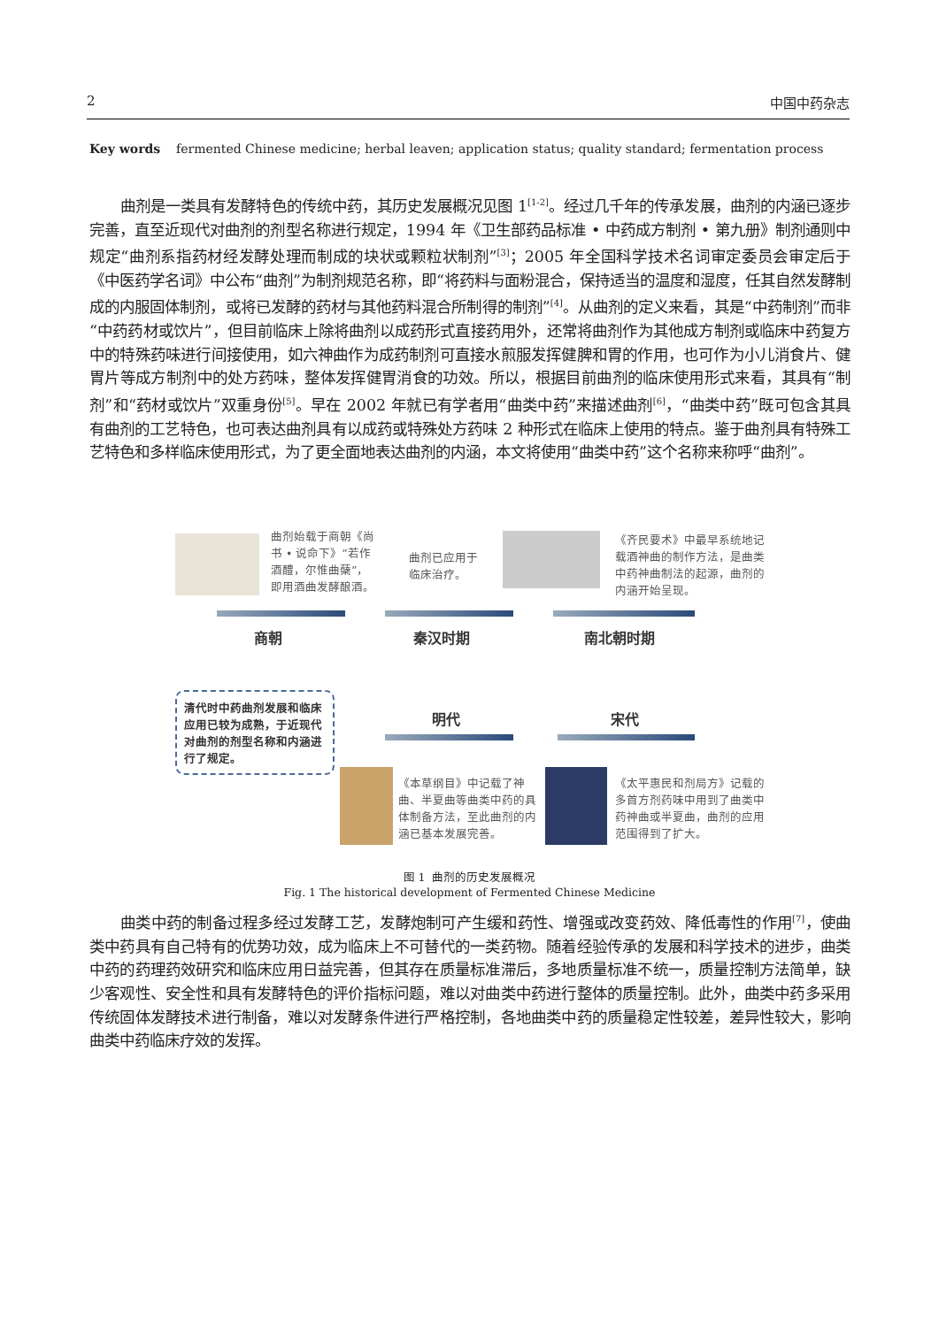2 中国中药杂志
Key words fermented Chinese medicine; herbal leaven; application status; quality standard; fermentation process
曲剂是一类具有发酵特色的传统中药，其历史发展概况见图 1<sup>[1-2]</sup>。经过几千年的传承发展，曲剂的内涵已逐步完善，直至近现代对曲剂的剂型名称进行规定，1994 年《卫生部药品标准 • 中药成方制剂 • 第九册》制剂通则中规定“曲剂系指药材经发酵处理而制成的块状或颗粒状制剂”<sup>[3]</sup>；2005 年全国科学技术名词审定委员会审定后于《中医药学名词》中公布“曲剂”为制剂规范名称，即“将药料与面粉混合，保持适当的温度和湿度，任其自然发酵制成的内服固体制剂，或将已发酵的药材与其他药料混合所制得的制剂”<sup>[4]</sup>。从曲剂的定义来看，其是“中药制剂”而非“中药药材或饮片”，但目前临床上除将曲剂以成药形式直接药用外，还常将曲剂作为其他成方制剂或临床中药复方中的特殊药味进行间接使用，如六神曲作为成药制剂可直接水煎服发挥健脾和胃的作用，也可作为小儿消食片、健胃片等成方制剂中的处方药味，整体发挥健胃消食的功效。所以，根据目前曲剂的临床使用形式来看，其具有“制剂”和“药材或饮片”双重身份<sup>[5]</sup>。早在 2002 年就已有学者用“曲类中药”来描述曲剂<sup>[6]</sup>，“曲类中药”既可包含其具有曲剂的工艺特色，也可表达曲剂具有以成药或特殊处方药味 2 种形式在临床上使用的特点。鉴于曲剂具有特殊工艺特色和多样临床使用形式，为了更全面地表达曲剂的内涵，本文将使用“曲类中药”这个名称来称呼“曲剂”。
曲剂始载于商朝《尚书 • 说命下》“若作酒醴，尔惟曲蘖”，即用酒曲发酵酿酒。
曲剂已应用于临床治疗。
《齐民要术》中最早系统地记载酒神曲的制作方法，是曲类中药神曲制法的起源，曲剂的内涵开始呈现。
商朝 秦汉时期 南北朝时期
清代时中药曲剂发展和临床应用已较为成熟，于近现代对曲剂的剂型名称和内涵进行了规定。
明代 宋代
《本草纲目》中记载了神曲、半夏曲等曲类中药的具体制备方法，至此曲剂的内涵已基本发展完善。
《太平惠民和剂局方》记载的多首方剂药味中用到了曲类中药神曲或半夏曲，曲剂的应用范围得到了扩大。
图 1 曲剂的历史发展概况
Fig. 1 The historical development of Fermented Chinese Medicine
曲类中药的制备过程多经过发酵工艺，发酵炮制可产生缓和药性、增强或改变药效、降低毒性的作用<sup>[7]</sup>，使曲类中药具有自己特有的优势功效，成为临床上不可替代的一类药物。随着经验传承的发展和科学技术的进步，曲类中药的药理药效研究和临床应用日益完善，但其存在质量标准滞后，多地质量标准不统一，质量控制方法简单，缺少客观性、安全性和具有发酵特色的评价指标问题，难以对曲类中药进行整体的质量控制。此外，曲类中药多采用传统固体发酵技术进行制备，难以对发酵条件进行严格控制，各地曲类中药的质量稳定性较差，差异性较大，影响曲类中药临床疗效的发挥。